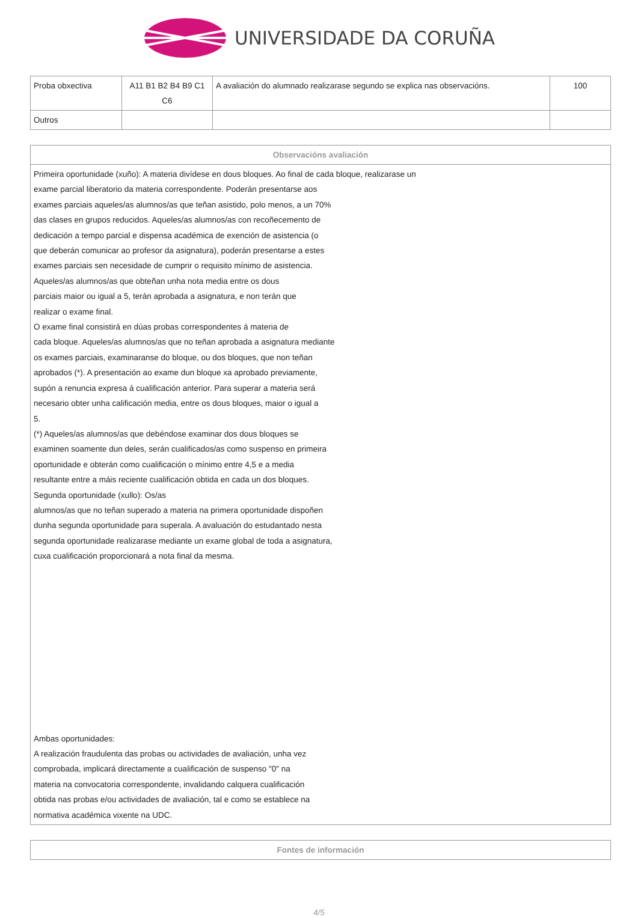UNIVERSIDADE DA CORUÑA
| Proba obxectiva | A11 B1 B2 B4 B9 C1 C6 | A avaliación do alumnado realizarase segundo se explica nas observacións. | 100 |
| Outros | | | |
| Observacións avaliación |
| --- |
| Primeira oportunidade (xuño): A materia divídese en dous bloques. Ao final de cada bloque, realizarase un exame parcial liberatorio da materia correspondente. Poderán presentarse aos exames parciais aqueles/as alumnos/as que teñan asistido, polo menos, a un 70% das clases en grupos reducidos. Aqueles/as alumnos/as con recoñecemento de dedicación a tempo parcial e dispensa académica de exención de asistencia (o que deberán comunicar ao profesor da asignatura), poderán presentarse a estes exames parciais sen necesidade de cumprir o requisito mínimo de asistencia. Aqueles/as alumnos/as que obteñan unha nota media entre os dous parciais maior ou igual a 5, terán aprobada a asignatura, e non terán que realizar o exame final. O exame final consistirá en dúas probas correspondentes á materia de cada bloque. Aqueles/as alumnos/as que no teñan aprobada a asignatura mediante os exames parciais, examinaranse do bloque, ou dos bloques, que non teñan aprobados (*). A presentación ao exame dun bloque xa aprobado previamente, supón a renuncia expresa á cualificación anterior. Para superar a materia será necesario obter unha calificación media, entre os dous bloques, maior o igual a 5. (*) Aqueles/as alumnos/as que debéndose examinar dos dous bloques se examinen soamente dun deles, serán cualificados/as como suspenso en primeira oportunidade e obterán como cualificación o mínimo entre 4,5 e a media resultante entre a máis reciente cualificación obtida en cada un dos bloques. Segunda oportunidade (xullo): Os/as alumnos/as que no teñan superado a materia na primera oportunidade dispoñen dunha segunda oportunidade para superala. A avaluación do estudantado nesta segunda oportunidade realizarase mediante un exame global de toda a asignatura, cuxa cualificación proporcionará a nota final da mesma. Ambas oportunidades: A realización fraudulenta das probas ou actividades de avaliación, unha vez comprobada, implicará directamente a cualificación de suspenso "0" na materia na convocatoria correspondente, invalidando calquera cualificación obtida nas probas e/ou actividades de avaliación, tal e como se establece na normativa académica vixente na UDC. |
| Fontes de información |
| --- |
4/5